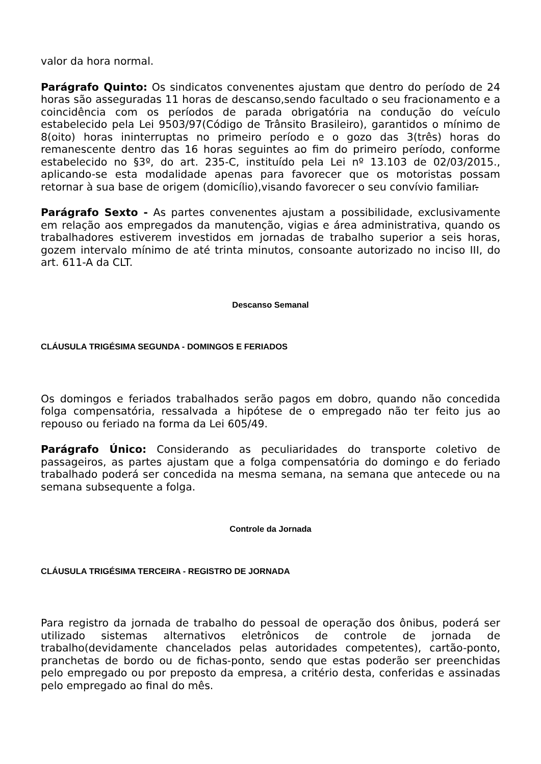valor da hora normal.
Parágrafo Quinto: Os sindicatos convenentes ajustam que dentro do período de 24 horas são asseguradas 11 horas de descanso,sendo facultado o seu fracionamento e a coincidência com os períodos de parada obrigatória na condução do veículo estabelecido pela Lei 9503/97(Código de Trânsito Brasileiro), garantidos o mínimo de 8(oito) horas ininterruptas no primeiro período e o gozo das 3(três) horas do remanescente dentro das 16 horas seguintes ao fim do primeiro período, conforme estabelecido no §3º, do art. 235-C, instituído pela Lei nº 13.103 de 02/03/2015., aplicando-se esta modalidade apenas para favorecer que os motoristas possam retornar à sua base de origem (domicílio),visando favorecer o seu convívio familiar.
Parágrafo Sexto - As partes convenentes ajustam a possibilidade, exclusivamente em relação aos empregados da manutenção, vigias e área administrativa, quando os trabalhadores estiverem investidos em jornadas de trabalho superior a seis horas, gozem intervalo mínimo de até trinta minutos, consoante autorizado no inciso III, do art. 611-A da CLT.
Descanso Semanal
CLÁUSULA TRIGÉSIMA SEGUNDA - DOMINGOS E FERIADOS
Os domingos e feriados trabalhados serão pagos em dobro, quando não concedida folga compensatória, ressalvada a hipótese de o empregado não ter feito jus ao repouso ou feriado na forma da Lei 605/49.
Parágrafo Único: Considerando as peculiaridades do transporte coletivo de passageiros, as partes ajustam que a folga compensatória do domingo e do feriado trabalhado poderá ser concedida na mesma semana, na semana que antecede ou na semana subsequente a folga.
Controle da Jornada
CLÁUSULA TRIGÉSIMA TERCEIRA - REGISTRO DE JORNADA
Para registro da jornada de trabalho do pessoal de operação dos ônibus, poderá ser utilizado sistemas alternativos eletrônicos de controle de jornada de trabalho(devidamente chancelados pelas autoridades competentes), cartão-ponto, pranchetas de bordo ou de fichas-ponto, sendo que estas poderão ser preenchidas pelo empregado ou por preposto da empresa, a critério desta, conferidas e assinadas pelo empregado ao final do mês.